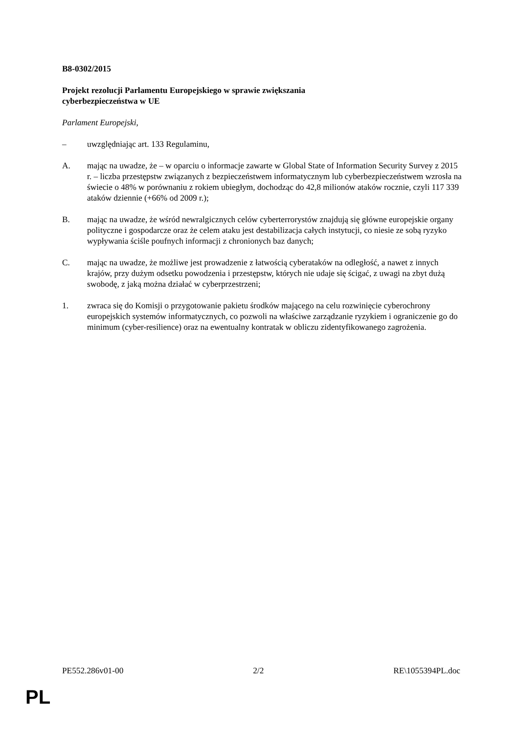B8-0302/2015
Projekt rezolucji Parlamentu Europejskiego w sprawie zwiększania
cyberbezpieczeństwa w UE
Parlament Europejski,
– uwzględniając art. 133 Regulaminu,
A. mając na uwadze, że – w oparciu o informacje zawarte w Global State of Information Security Survey z 2015 r. – liczba przestępstw związanych z bezpieczeństwem informatycznym lub cyberbezpieczeństwem wzrosła na świecie o 48% w porównaniu z rokiem ubiegłym, dochodząc do 42,8 milionów ataków rocznie, czyli 117 339 ataków dziennie (+66% od 2009 r.);
B. mając na uwadze, że wśród newralgicznych celów cyberterrorystów znajdują się główne europejskie organy polityczne i gospodarcze oraz że celem ataku jest destabilizacja całych instytucji, co niesie ze sobą ryzyko wypływania ściśle poufnych informacji z chronionych baz danych;
C. mając na uwadze, że możliwe jest prowadzenie z łatwością cyberataków na odległość, a nawet z innych krajów, przy dużym odsetku powodzenia i przestępstw, których nie udaje się ścigać, z uwagi na zbyt dużą swobodę, z jaką można działać w cyberprzestrzeni;
1. zwraca się do Komisji o przygotowanie pakietu środków mającego na celu rozwinięcie cyberochrony europejskich systemów informatycznych, co pozwoli na właściwe zarządzanie ryzykiem i ograniczenie go do minimum (cyber-resilience) oraz na ewentualny kontratak w obliczu zidentyfikowanego zagrożenia.
PE552.286v01-00 2/2 RE\1055394PL.doc
PL